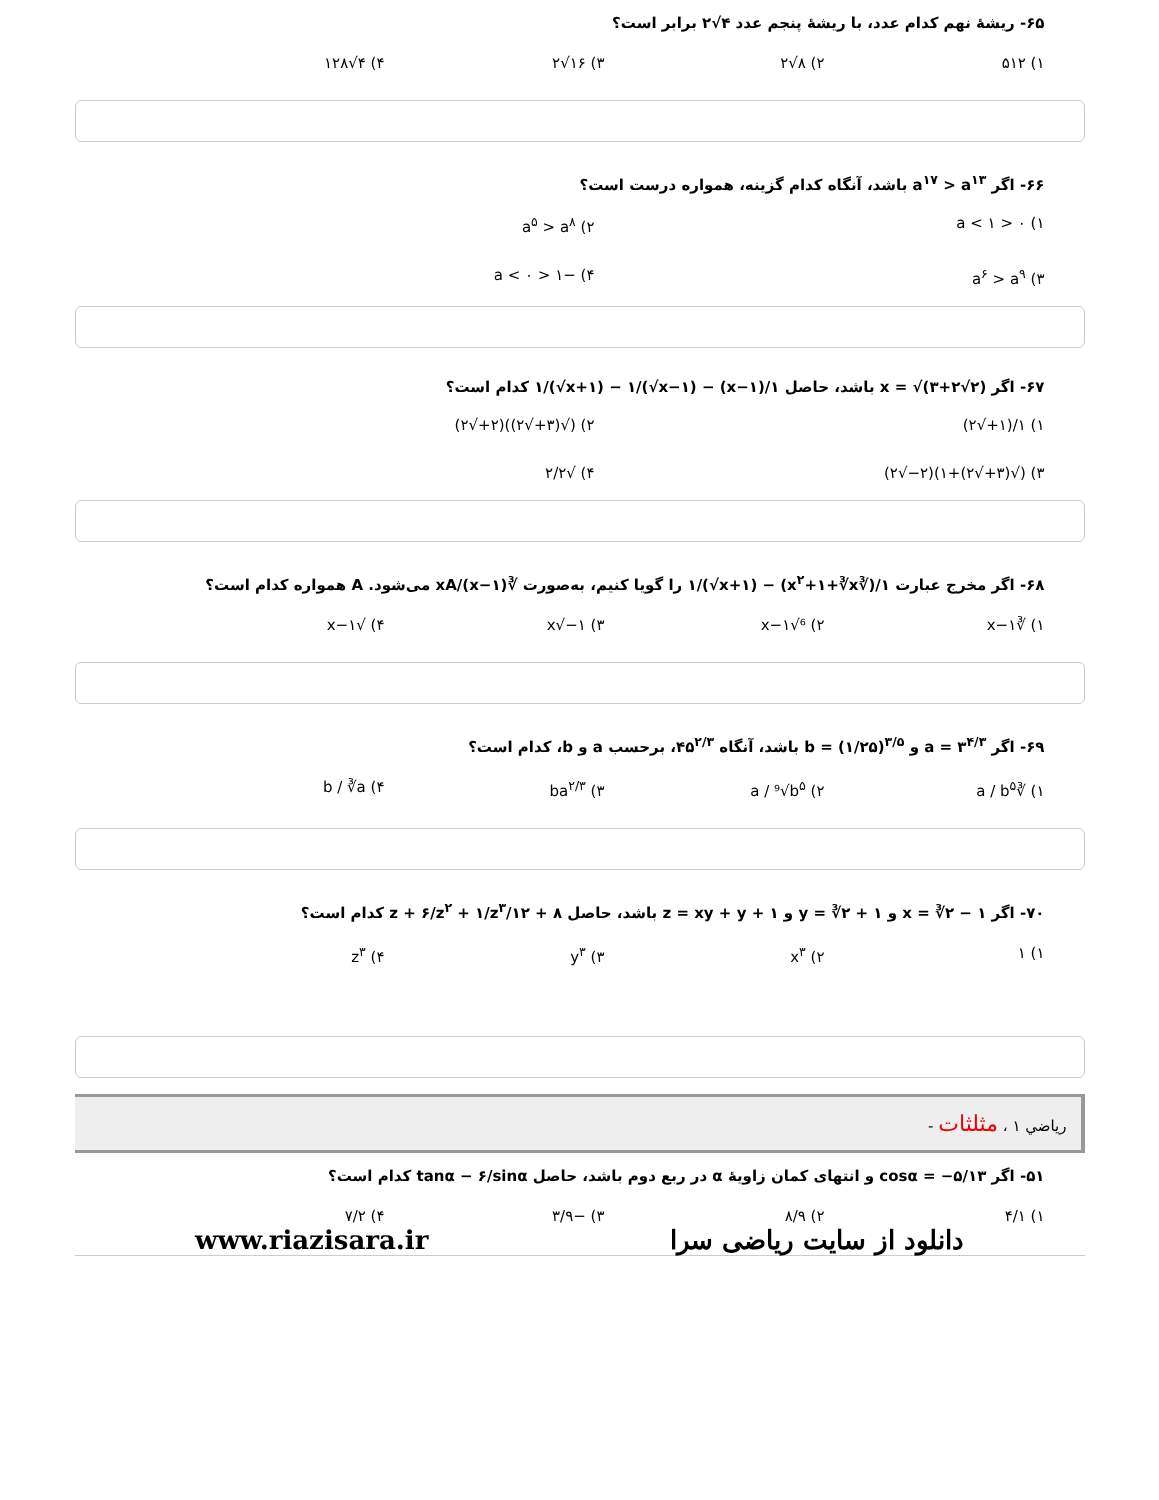۶۵- ریشهٔ نهم کدام عدد، با ریشهٔ پنجم عدد ۴√۲ برابر است؟
۱) ۵۱۲ ۲) ۸√۲ ۳) ۱۶√۲ ۴) ۴√۱۲۸
۶۶- اگر a<sup>۱۷</sup> > a<sup>۱۳</sup> باشد، آنگاه کدام گزینه، همواره درست است؟
۱) ۰ < a < ۱ ۲) a<sup>۵</sup> > a<sup>۸</sup> ۳) a<sup>۶</sup> > a<sup>۹</sup> ۴) −۱ < a < ۰
۶۷- اگر x = √(۳+۲√۲) باشد، حاصل ۱/(x−۱) − ۱/(√x+۱) − ۱/(√x−۱) کدام است؟
۱) ۱/(۱+√۲) ۲) (√(۳+√۲))(۲+√۲) ۳) (√(۳+√۲)+۱)(۲−√۲) ۴) √۲/۲
۶۸- اگر مخرج عبارت ۱/(∛x<sup>۲</sup>+۱+∛x) − ۱/(√x+۱) را گویا کنیم، به‌صورت ∛xA/(x−۱) می‌شود. A همواره کدام است؟
۱) ∛x−۱ ۲) ⁶√x−۱ ۳) ۱−√x ۴) √x−۱
۶۹- اگر a = ۳<sup>۴/۳</sup> و b = (۱/۲۵)<sup>۳/۵</sup> باشد، آنگاه ۴۵<sup>۲/۳</sup>، برحسب a و b، کدام است؟
۱) ∛a / b<sup>۵</sup> ۲) a / ⁹√b<sup>۵</sup> ۳) ba<sup>۲/۳</sup> ۴) b / ∛a
۷۰- اگر x = ∛۲ − ۱ و y = ∛۲ + ۱ و z = xy + y + ۱ باشد، حاصل ۸ + ۱۲/z + ۶/z<sup>۲</sup> + ۱/z<sup>۳</sup> کدام است؟
۱) ۱ ۲) x<sup>۳</sup> ۳) y<sup>۳</sup> ۴) z<sup>۳</sup>
رياضي ۱ ، مثلثات -
۵۱- اگر cosα = −۵/۱۳ و انتهای کمان زاویهٔ α در ربع دوم باشد، حاصل tanα − ۶/sinα کدام است؟
۱) ۴/۱ ۲) ۸/۹ ۳) −۳/۹ ۴) ۷/۲
www.riazisara.ir دانلود از سایت ریاضی سرا